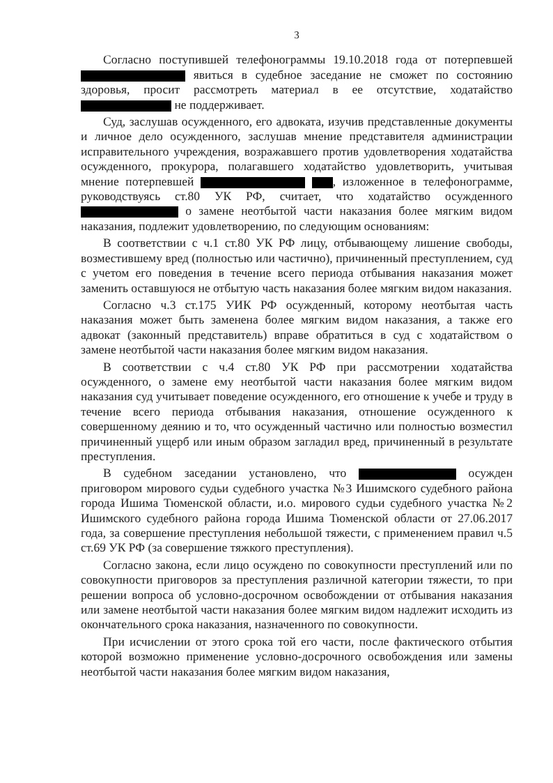3
Согласно поступившей телефонограммы 19.10.2018 года от потерпевшей явиться в судебное заседание не сможет по состоянию здоровья, просит рассмотреть материал в ее отсутствие, ходатайство не поддерживает.
Суд, заслушав осужденного, его адвоката, изучив представленные документы и личное дело осужденного, заслушав мнение представителя администрации исправительного учреждения, возражавшего против удовлетворения ходатайства осужденного, прокурора, полагавшего ходатайство удовлетворить, учитывая мнение потерпевшей , изложенное в телефонограмме, руководствуясь ст.80 УК РФ, считает, что ходатайство осужденного о замене неотбытой части наказания более мягким видом наказания, подлежит удовлетворению, по следующим основаниям:
В соответствии с ч.1 ст.80 УК РФ лицу, отбывающему лишение свободы, возместившему вред (полностью или частично), причиненный преступлением, суд с учетом его поведения в течение всего периода отбывания наказания может заменить оставшуюся не отбытую часть наказания более мягким видом наказания.
Согласно ч.3 ст.175 УИК РФ осужденный, которому неотбытая часть наказания может быть заменена более мягким видом наказания, а также его адвокат (законный представитель) вправе обратиться в суд с ходатайством о замене неотбытой части наказания более мягким видом наказания.
В соответствии с ч.4 ст.80 УК РФ при рассмотрении ходатайства осужденного, о замене ему неотбытой части наказания более мягким видом наказания суд учитывает поведение осужденного, его отношение к учебе и труду в течение всего периода отбывания наказания, отношение осужденного к совершенному деянию и то, что осужденный частично или полностью возместил причиненный ущерб или иным образом загладил вред, причиненный в результате преступления.
В судебном заседании установлено, что осужден приговором мирового судьи судебного участка №3 Ишимского судебного района города Ишима Тюменской области, и.о. мирового судьи судебного участка №2 Ишимского судебного района города Ишима Тюменской области от 27.06.2017 года, за совершение преступления небольшой тяжести, с применением правил ч.5 ст.69 УК РФ (за совершение тяжкого преступления).
Согласно закона, если лицо осуждено по совокупности преступлений или по совокупности приговоров за преступления различной категории тяжести, то при решении вопроса об условно-досрочном освобождении от отбывания наказания или замене неотбытой части наказания более мягким видом надлежит исходить из окончательного срока наказания, назначенного по совокупности.
При исчислении от этого срока той его части, после фактического отбытия которой возможно применение условно-досрочного освобождения или замены неотбытой части наказания более мягким видом наказания,